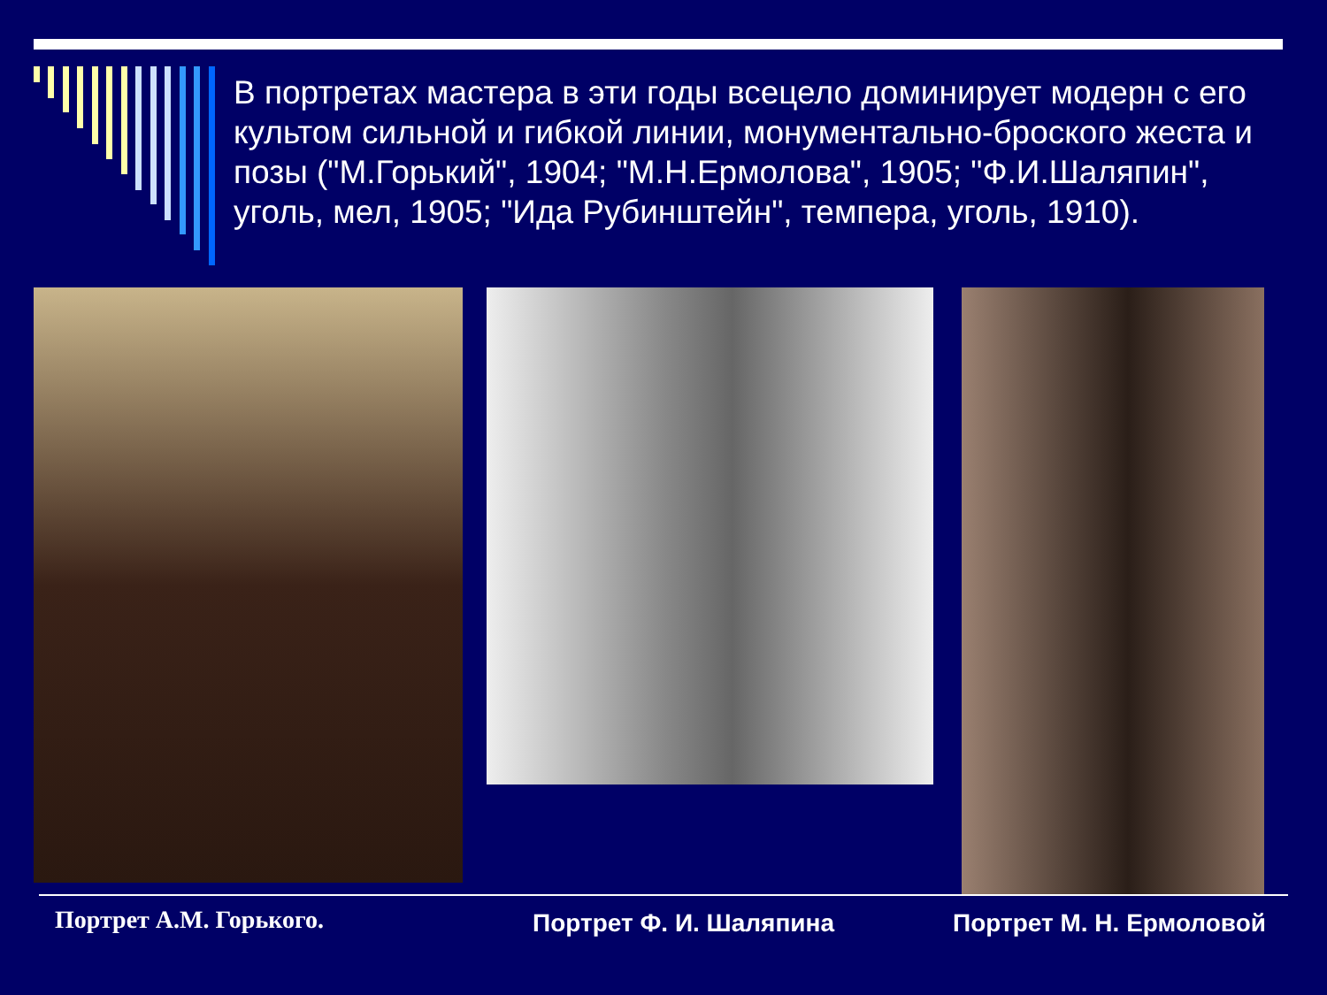В портретах мастера в эти годы всецело доминирует модерн с его культом сильной и гибкой линии, монументально-броского жеста и позы ("М.Горький", 1904; "М.Н.Ермолова", 1905; "Ф.И.Шаляпин", уголь, мел, 1905; "Ида Рубинштейн", темпера, уголь, 1910).
Портрет А.М. Горького. Портрет Ф. И. Шаляпина Портрет М. Н. Ермоловой